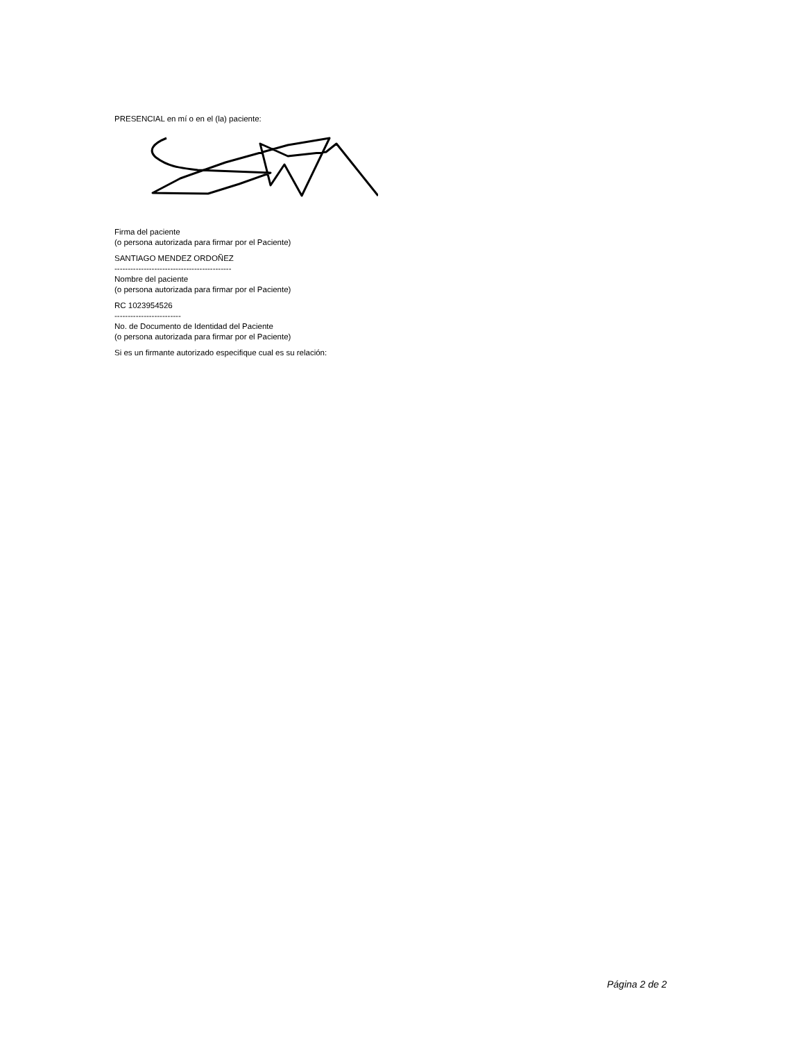PRESENCIAL en mí o en el (la) paciente:
Firma del paciente
(o persona autorizada para firmar por el Paciente)
SANTIAGO MENDEZ ORDOÑEZ
--------------------------------------------
Nombre del paciente
(o persona autorizada para firmar por el Paciente)
RC 1023954526
-------------------------
No. de Documento de Identidad del Paciente
(o persona autorizada para firmar por el Paciente)
Si es un firmante autorizado especifique cual es su relación:
Página 2 de 2